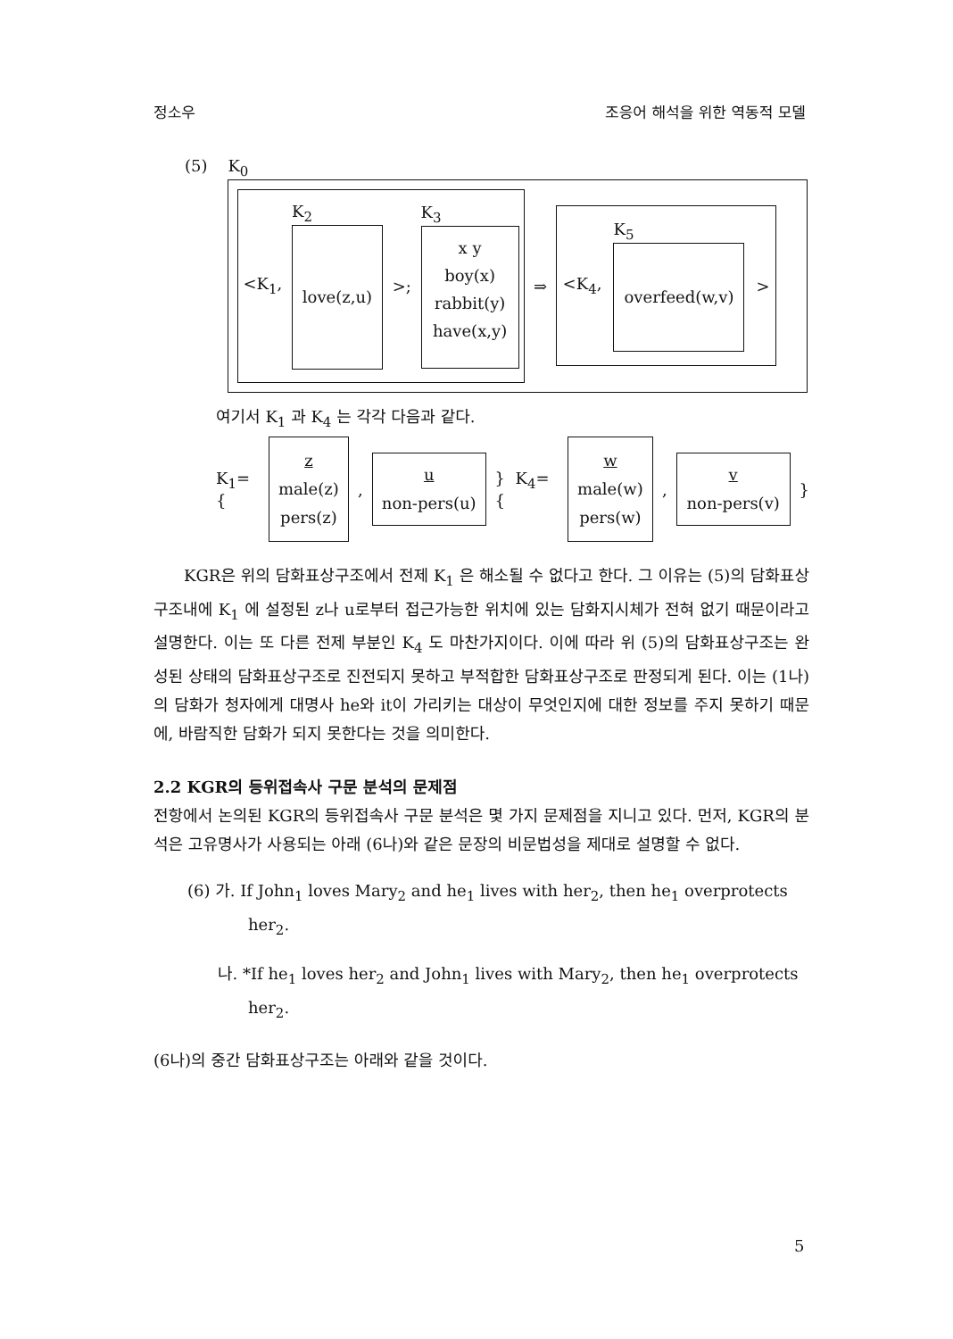정소우 조응어 해석을 위한 역동적 모델
(5) K<sub>0</sub>
<K<sub>1</sub>,
K<sub>2</sub>
love(z,u)
>;
K<sub>3</sub>
x y
boy(x)
rabbit(y)
have(x,y)
⇒
<K<sub>4</sub>,
K<sub>5</sub>
overfeed(w,v)
>
여기서 K<sub>1</sub> 과 K<sub>4</sub> 는 각각 다음과 같다.
K<sub>1</sub>={
z
male(z)
pers(z)
,
u
non-pers(u)
} K<sub>4</sub>={
w
male(w)
pers(w)
,
v
non-pers(v)
}
KGR은 위의 담화표상구조에서 전제 K<sub>1</sub> 은 해소될 수 없다고 한다. 그 이유는 (5)의 담화표상구조내에 K<sub>1</sub> 에 설정된 z나 u로부터 접근가능한 위치에 있는 담화지시체가 전혀 없기 때문이라고 설명한다. 이는 또 다른 전제 부분인 K<sub>4</sub> 도 마찬가지이다. 이에 따라 위 (5)의 담화표상구조는 완성된 상태의 담화표상구조로 진전되지 못하고 부적합한 담화표상구조로 판정되게 된다. 이는 (1나)의 담화가 청자에게 대명사 he와 it이 가리키는 대상이 무엇인지에 대한 정보를 주지 못하기 때문에, 바람직한 담화가 되지 못한다는 것을 의미한다.
2.2 KGR의 등위접속사 구문 분석의 문제점
전항에서 논의된 KGR의 등위접속사 구문 분석은 몇 가지 문제점을 지니고 있다. 먼저, KGR의 분석은 고유명사가 사용되는 아래 (6나)와 같은 문장의 비문법성을 제대로 설명할 수 없다.
(6) 가. If John<sub>1</sub> loves Mary<sub>2</sub> and he<sub>1</sub> lives with her<sub>2</sub>, then he<sub>1</sub> overprotects
her<sub>2</sub>.
나. *If he<sub>1</sub> loves her<sub>2</sub> and John<sub>1</sub> lives with Mary<sub>2</sub>, then he<sub>1</sub> overprotects
her<sub>2</sub>.
(6나)의 중간 담화표상구조는 아래와 같을 것이다.
5